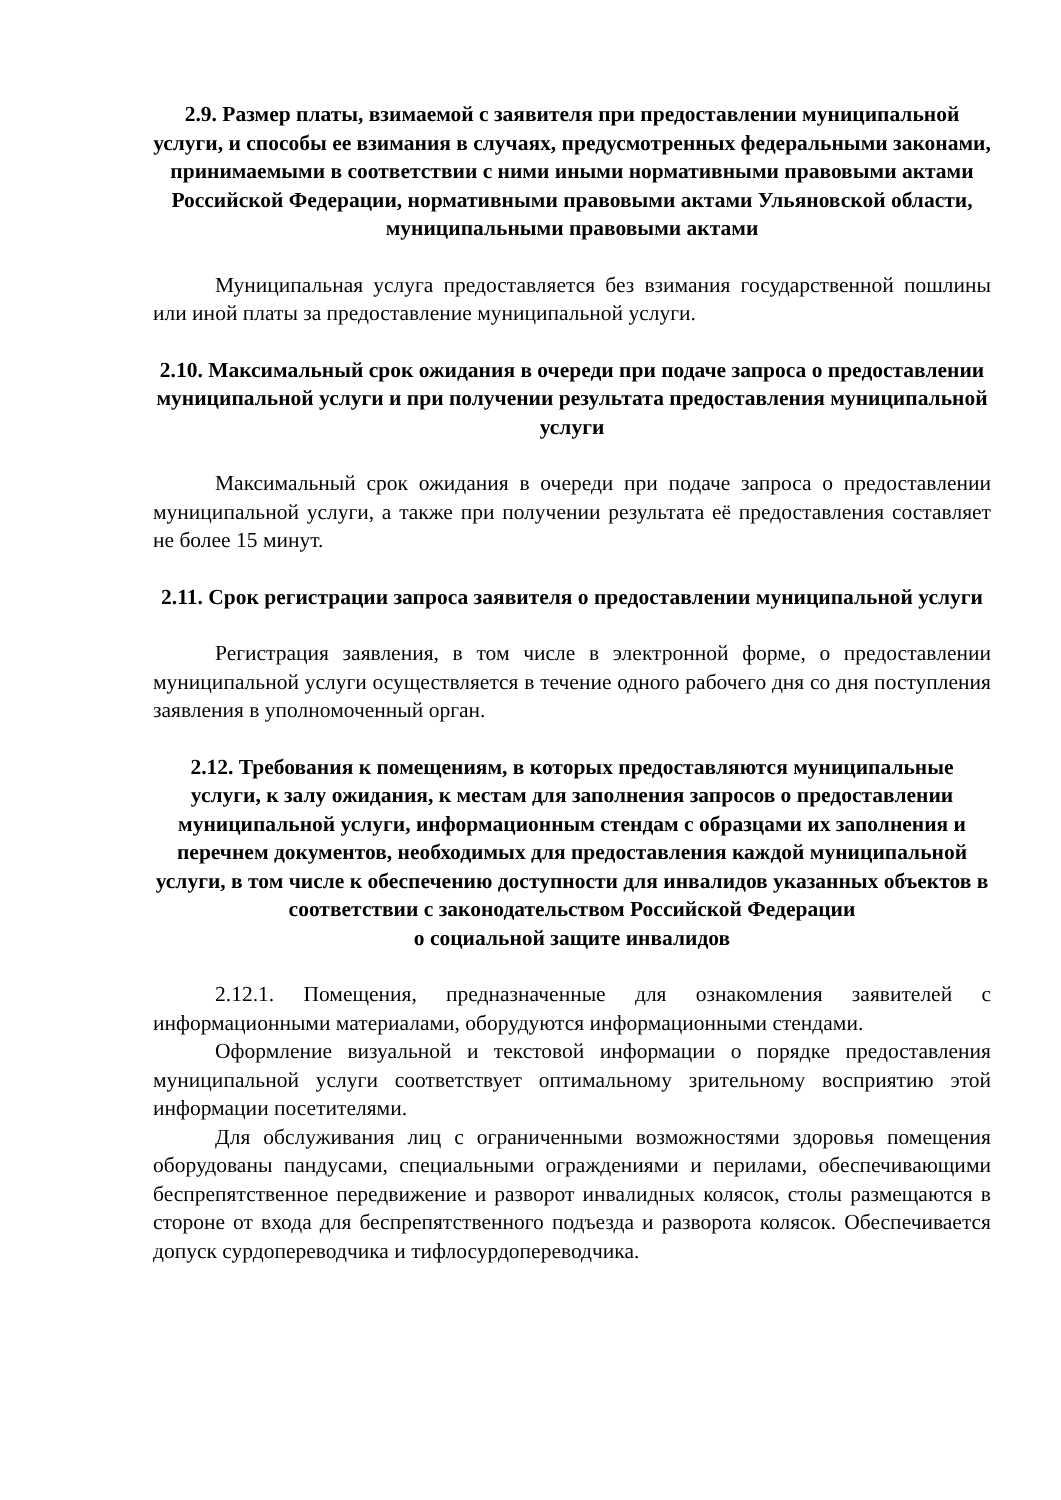2.9. Размер платы, взимаемой с заявителя при предоставлении муниципальной услуги, и способы ее взимания в случаях, предусмотренных федеральными законами, принимаемыми в соответствии с ними иными нормативными правовыми актами Российской Федерации, нормативными правовыми актами Ульяновской области, муниципальными правовыми актами
Муниципальная услуга предоставляется без взимания государственной пошлины или иной платы за предоставление муниципальной услуги.
2.10. Максимальный срок ожидания в очереди при подаче запроса о предоставлении муниципальной услуги и при получении результата предоставления муниципальной услуги
Максимальный срок ожидания в очереди при подаче запроса о предоставлении муниципальной услуги, а также при получении результата её предоставления составляет не более 15 минут.
2.11. Срок регистрации запроса заявителя о предоставлении муниципальной услуги
Регистрация заявления, в том числе в электронной форме, о предоставлении муниципальной услуги осуществляется в течение одного рабочего дня со дня поступления заявления в уполномоченный орган.
2.12. Требования к помещениям, в которых предоставляются муниципальные услуги, к залу ожидания, к местам для заполнения запросов о предоставлении муниципальной услуги, информационным стендам с образцами их заполнения и перечнем документов, необходимых для предоставления каждой муниципальной услуги, в том числе к обеспечению доступности для инвалидов указанных объектов в соответствии с законодательством Российской Федерации
о социальной защите инвалидов
2.12.1. Помещения, предназначенные для ознакомления заявителей с информационными материалами, оборудуются информационными стендами.
Оформление визуальной и текстовой информации о порядке предоставления муниципальной услуги соответствует оптимальному зрительному восприятию этой информации посетителями.
Для обслуживания лиц с ограниченными возможностями здоровья помещения оборудованы пандусами, специальными ограждениями и перилами, обеспечивающими беспрепятственное передвижение и разворот инвалидных колясок, столы размещаются в стороне от входа для беспрепятственного подъезда и разворота колясок. Обеспечивается допуск сурдопереводчика и тифлосурдопереводчика.